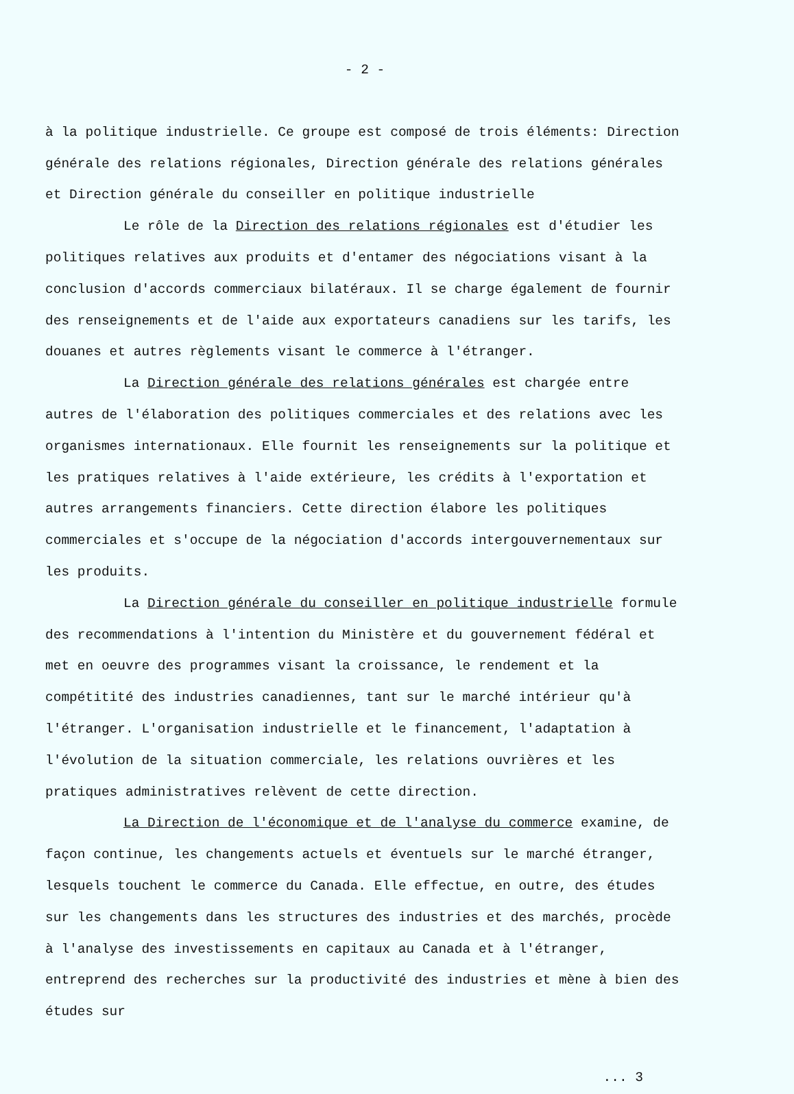- 2 -
à la politique industrielle. Ce groupe est composé de trois éléments: Direction générale des relations régionales, Direction générale des relations générales et Direction générale du conseiller en politique industrielle
Le rôle de la Direction des relations régionales est d'étudier les politiques relatives aux produits et d'entamer des négociations visant à la conclusion d'accords commerciaux bilatéraux. Il se charge également de fournir des renseignements et de l'aide aux exportateurs canadiens sur les tarifs, les douanes et autres règlements visant le commerce à l'étranger.
La Direction générale des relations générales est chargée entre autres de l'élaboration des politiques commerciales et des relations avec les organismes internationaux. Elle fournit les renseignements sur la politique et les pratiques relatives à l'aide extérieure, les crédits à l'exportation et autres arrangements financiers. Cette direction élabore les politiques commerciales et s'occupe de la négociation d'accords intergouvernementaux sur les produits.
La Direction générale du conseiller en politique industrielle formule des recommendations à l'intention du Ministère et du gouvernement fédéral et met en oeuvre des programmes visant la croissance, le rendement et la compétitité des industries canadiennes, tant sur le marché intérieur qu'à l'étranger. L'organisation industrielle et le financement, l'adaptation à l'évolution de la situation commerciale, les relations ouvrières et les pratiques administratives relèvent de cette direction.
La Direction de l'économique et de l'analyse du commerce examine, de façon continue, les changements actuels et éventuels sur le marché étranger, lesquels touchent le commerce du Canada. Elle effectue, en outre, des études sur les changements dans les structures des industries et des marchés, procède à l'analyse des investissements en capitaux au Canada et à l'étranger, entreprend des recherches sur la productivité des industries et mène à bien des études sur
... 3